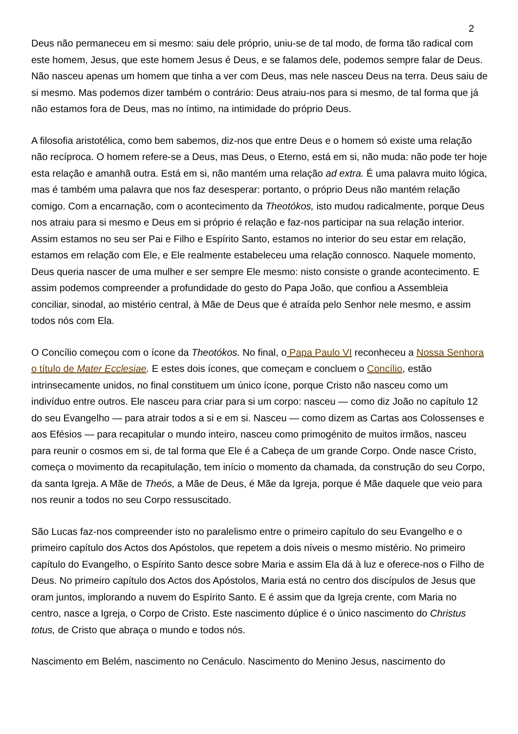2
Deus não permaneceu em si mesmo: saiu dele próprio, uniu-se de tal modo, de forma tão radical com este homem, Jesus, que este homem Jesus é Deus, e se falamos dele, podemos sempre falar de Deus. Não nasceu apenas um homem que tinha a ver com Deus, mas nele nasceu Deus na terra. Deus saiu de si mesmo. Mas podemos dizer também o contrário: Deus atraiu-nos para si mesmo, de tal forma que já não estamos fora de Deus, mas no íntimo, na intimidade do próprio Deus.
A filosofia aristotélica, como bem sabemos, diz-nos que entre Deus e o homem só existe uma relação não recíproca. O homem refere-se a Deus, mas Deus, o Eterno, está em si, não muda: não pode ter hoje esta relação e amanhã outra. Está em si, não mantém uma relação ad extra. É uma palavra muito lógica, mas é também uma palavra que nos faz desesperar: portanto, o próprio Deus não mantém relação comigo. Com a encarnação, com o acontecimento da Theotókos, isto mudou radicalmente, porque Deus nos atraiu para si mesmo e Deus em si próprio é relação e faz-nos participar na sua relação interior. Assim estamos no seu ser Pai e Filho e Espírito Santo, estamos no interior do seu estar em relação, estamos em relação com Ele, e Ele realmente estabeleceu uma relação connosco. Naquele momento, Deus queria nascer de uma mulher e ser sempre Ele mesmo: nisto consiste o grande acontecimento. E assim podemos compreender a profundidade do gesto do Papa João, que confiou a Assembleia conciliar, sinodal, ao mistério central, à Mãe de Deus que é atraída pelo Senhor nele mesmo, e assim todos nós com Ela.
O Concílio começou com o ícone da Theotókos. No final, o Papa Paulo VI reconheceu a Nossa Senhora o título de Mater Ecclesiae. E estes dois ícones, que começam e concluem o Concílio, estão intrinsecamente unidos, no final constituem um único ícone, porque Cristo não nasceu como um indivíduo entre outros. Ele nasceu para criar para si um corpo: nasceu — como diz João no capítulo 12 do seu Evangelho — para atrair todos a si e em si. Nasceu — como dizem as Cartas aos Colossenses e aos Efésios — para recapitular o mundo inteiro, nasceu como primogénito de muitos irmãos, nasceu para reunir o cosmos em si, de tal forma que Ele é a Cabeça de um grande Corpo. Onde nasce Cristo, começa o movimento da recapitulação, tem início o momento da chamada, da construção do seu Corpo, da santa Igreja. A Mãe de Theós, a Mãe de Deus, é Mãe da Igreja, porque é Mãe daquele que veio para nos reunir a todos no seu Corpo ressuscitado.
São Lucas faz-nos compreender isto no paralelismo entre o primeiro capítulo do seu Evangelho e o primeiro capítulo dos Actos dos Apóstolos, que repetem a dois níveis o mesmo mistério. No primeiro capítulo do Evangelho, o Espírito Santo desce sobre Maria e assim Ela dá à luz e oferece-nos o Filho de Deus. No primeiro capítulo dos Actos dos Apóstolos, Maria está no centro dos discípulos de Jesus que oram juntos, implorando a nuvem do Espírito Santo. E é assim que da Igreja crente, com Maria no centro, nasce a Igreja, o Corpo de Cristo. Este nascimento dúplice é o único nascimento do Christus totus, de Cristo que abraça o mundo e todos nós.
Nascimento em Belém, nascimento no Cenáculo. Nascimento do Menino Jesus, nascimento do